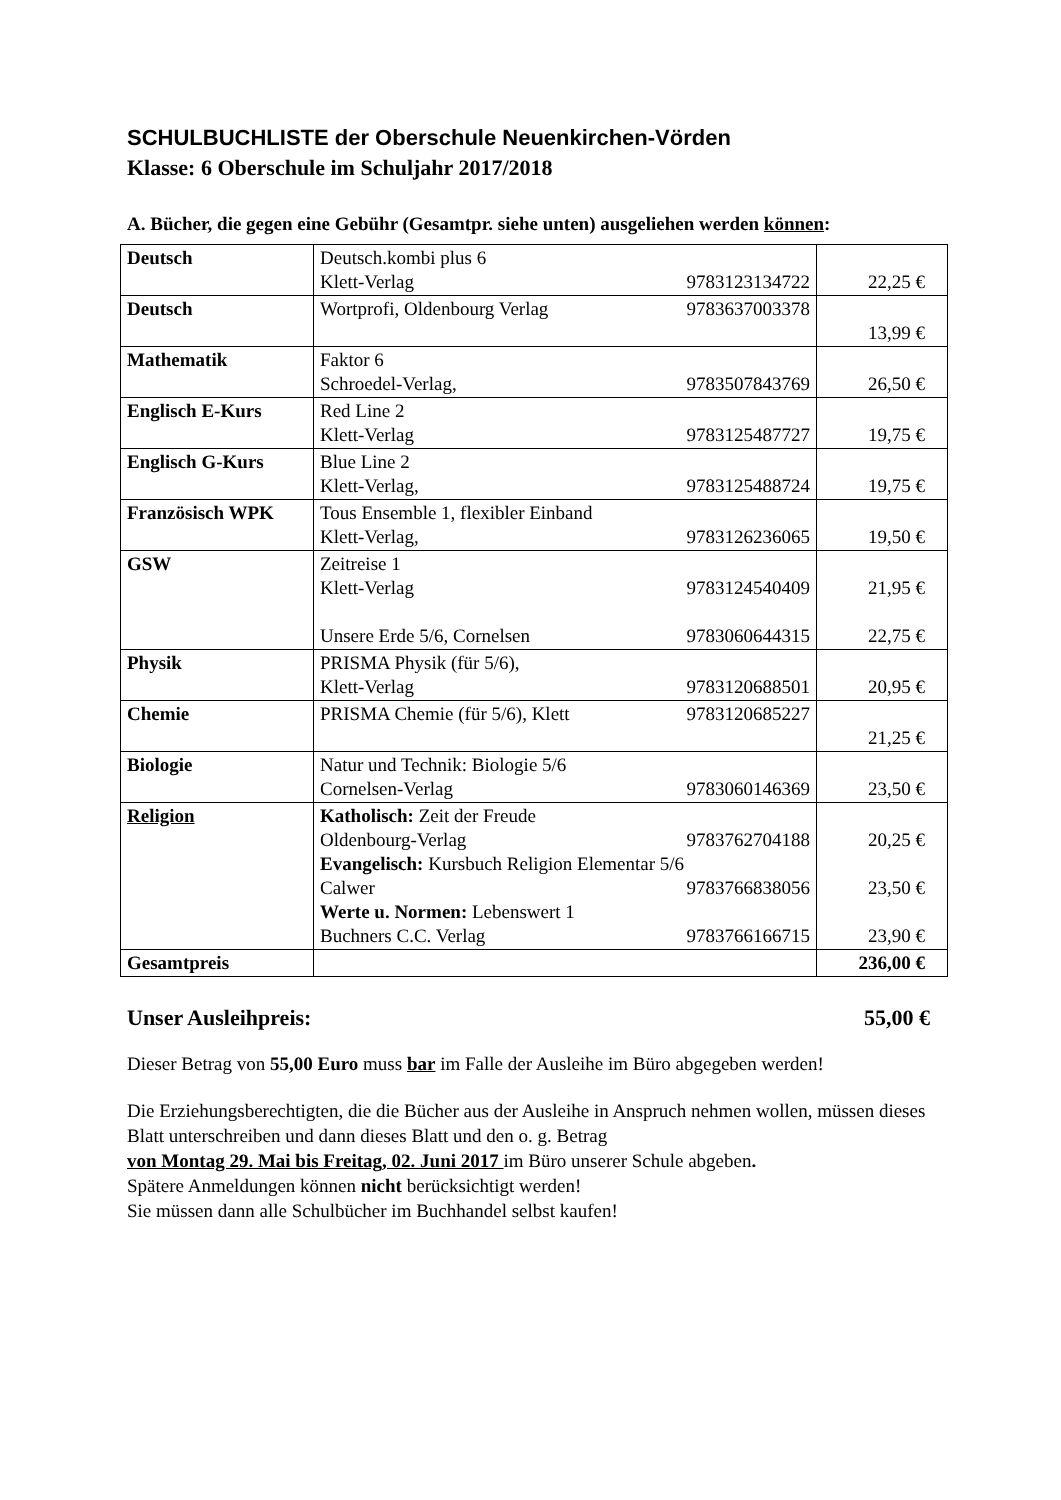SCHULBUCHLISTE der Oberschule Neuenkirchen-Vörden
Klasse: 6 Oberschule im Schuljahr 2017/2018
A. Bücher, die gegen eine Gebühr (Gesamtpr. siehe unten) ausgeliehen werden können:
| Deutsch | Deutsch.kombi plus 6 Klett-Verlag 9783123134722 | 22,25 € |
| Deutsch | Wortprofi, Oldenbourg Verlag 9783637003378 | 13,99 € |
| Mathematik | Faktor 6 Schroedel-Verlag, 9783507843769 | 26,50 € |
| Englisch E-Kurs | Red Line 2 Klett-Verlag 9783125487727 | 19,75 € |
| Englisch G-Kurs | Blue Line 2 Klett-Verlag, 9783125488724 | 19,75 € |
| Französisch WPK | Tous Ensemble 1, flexibler Einband Klett-Verlag, 9783126236065 | 19,50 € |
| GSW | Zeitreise 1 Klett-Verlag 9783124540409 Unsere Erde 5/6, Cornelsen 9783060644315 | 21,95 € 22,75 € |
| Physik | PRISMA Physik (für 5/6), Klett-Verlag 9783120688501 | 20,95 € |
| Chemie | PRISMA Chemie (für 5/6), Klett 9783120685227 | 21,25 € |
| Biologie | Natur und Technik: Biologie 5/6 Cornelsen-Verlag 9783060146369 | 23,50 € |
| Religion | Katholisch: Zeit der Freude Oldenbourg-Verlag 9783762704188 Evangelisch: Kursbuch Religion Elementar 5/6 Calwer 9783766838056 Werte u. Normen: Lebenswert 1 Buchners C.C. Verlag 9783766166715 | 20,25 € 23,50 € 23,90 € |
| Gesamtpreis | | 236,00 € |
Unser Ausleihpreis: 55,00 €
Dieser Betrag von 55,00 Euro muss bar im Falle der Ausleihe im Büro abgegeben werden!
Die Erziehungsberechtigten, die die Bücher aus der Ausleihe in Anspruch nehmen wollen, müssen dieses Blatt unterschreiben und dann dieses Blatt und den o. g. Betrag
von Montag 29. Mai bis Freitag, 02. Juni 2017 im Büro unserer Schule abgeben.
Spätere Anmeldungen können nicht berücksichtigt werden!
Sie müssen dann alle Schulbücher im Buchhandel selbst kaufen!